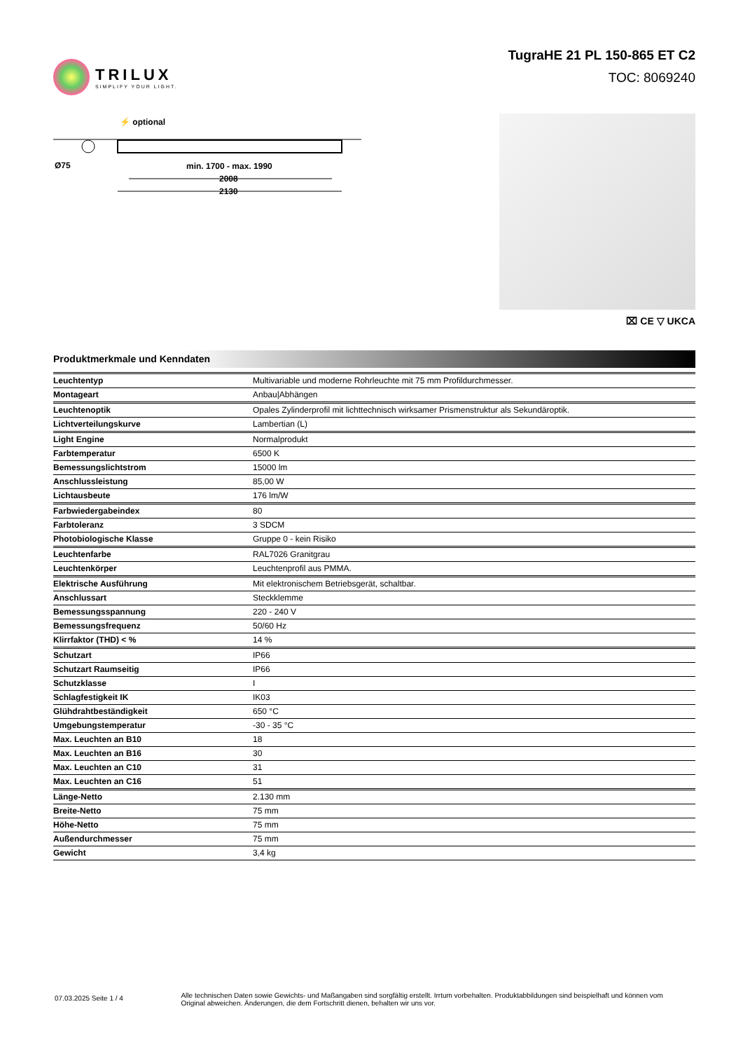TRILUX
SIMPLIFY YOUR LIGHT.
TugraHE 21 PL 150-865 ET C2
TOC: 8069240
⚡ optional
Ø75
min. 1700 - max. 1990
2008
2130
⌧ CE ▽ UKCA
Produktmerkmale und Kenndaten
| Leuchtentyp | Multivariable und moderne Rohrleuchte mit 75 mm Profildurchmesser. |
| Montageart | Anbau/Abhängen |
| Leuchtenoptik | Opales Zylinderprofil mit lichttechnisch wirksamer Prismenstruktur als Sekundäroptik. |
| Lichtverteilungskurve | Lambertian (L) |
| Light Engine | Normalprodukt |
| Farbtemperatur | 6500 K |
| Bemessungslichtstrom | 15000 lm |
| Anschlussleistung | 85,00 W |
| Lichtausbeute | 176 lm/W |
| Farbwiedergabeindex | 80 |
| Farbtoleranz | 3 SDCM |
| Photobiologische Klasse | Gruppe 0 - kein Risiko |
| Leuchtenfarbe | RAL7026 Granitgrau |
| Leuchtenkörper | Leuchtenprofil aus PMMA. |
| Elektrische Ausführung | Mit elektronischem Betriebsgerät, schaltbar. |
| Anschlussart | Steckklemme |
| Bemessungsspannung | 220 - 240 V |
| Bemessungsfrequenz | 50/60 Hz |
| Klirrfaktor (THD) < % | 14 % |
| Schutzart | IP66 |
| Schutzart Raumseitig | IP66 |
| Schutzklasse | I |
| Schlagfestigkeit IK | IK03 |
| Glühdrahtbeständigkeit | 650 °C |
| Umgebungstemperatur | -30 - 35 °C |
| Max. Leuchten an B10 | 18 |
| Max. Leuchten an B16 | 30 |
| Max. Leuchten an C10 | 31 |
| Max. Leuchten an C16 | 51 |
| Länge-Netto | 2.130 mm |
| Breite-Netto | 75 mm |
| Höhe-Netto | 75 mm |
| Außendurchmesser | 75 mm |
| Gewicht | 3,4 kg |
07.03.2025 Seite 1 / 4
Alle technischen Daten sowie Gewichts- und Maßangaben sind sorgfältig erstellt. Irrtum vorbehalten. Produktabbildungen sind beispielhaft und können vom Original abweichen. Änderungen, die dem Fortschritt dienen, behalten wir uns vor.